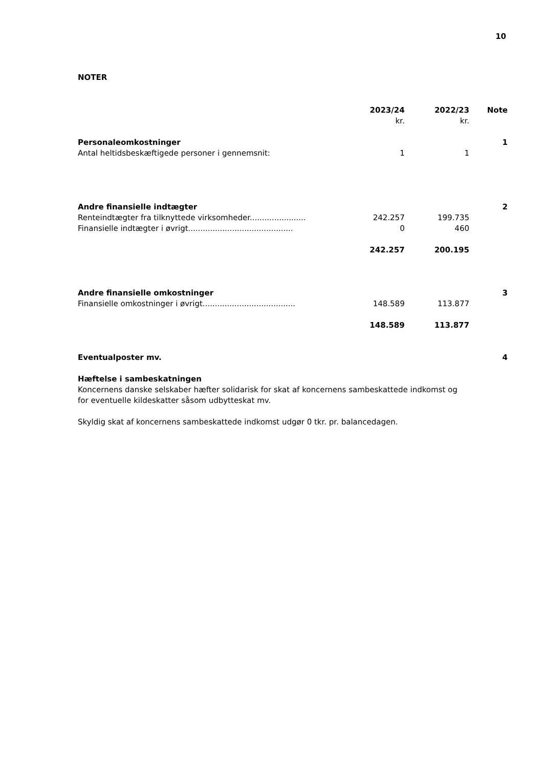10
NOTER
| | 2023/24 kr. | 2022/23 kr. | Note |
| Personaleomkostninger | | | 1 |
| Antal heltidsbeskæftigede personer i gennemsnit: | 1 | 1 | |
| Andre finansielle indtægter | | | 2 |
| Renteindtægter fra tilknyttede virksomheder....................... | 242.257 | 199.735 | |
| Finansielle indtægter i øvrigt........................................... | 0 | 460 | |
| | 242.257 | 200.195 | |
| Andre finansielle omkostninger | | | 3 |
| Finansielle omkostninger i øvrigt...................................... | 148.589 | 113.877 | |
| | 148.589 | 113.877 | |
| Eventualposter mv. | | | 4 |
Hæftelse i sambeskatningen
Koncernens danske selskaber hæfter solidarisk for skat af koncernens sambeskattede indkomst og for eventuelle kildeskatter såsom udbytteskat mv.
Skyldig skat af koncernens sambeskattede indkomst udgør 0 tkr. pr. balancedagen.